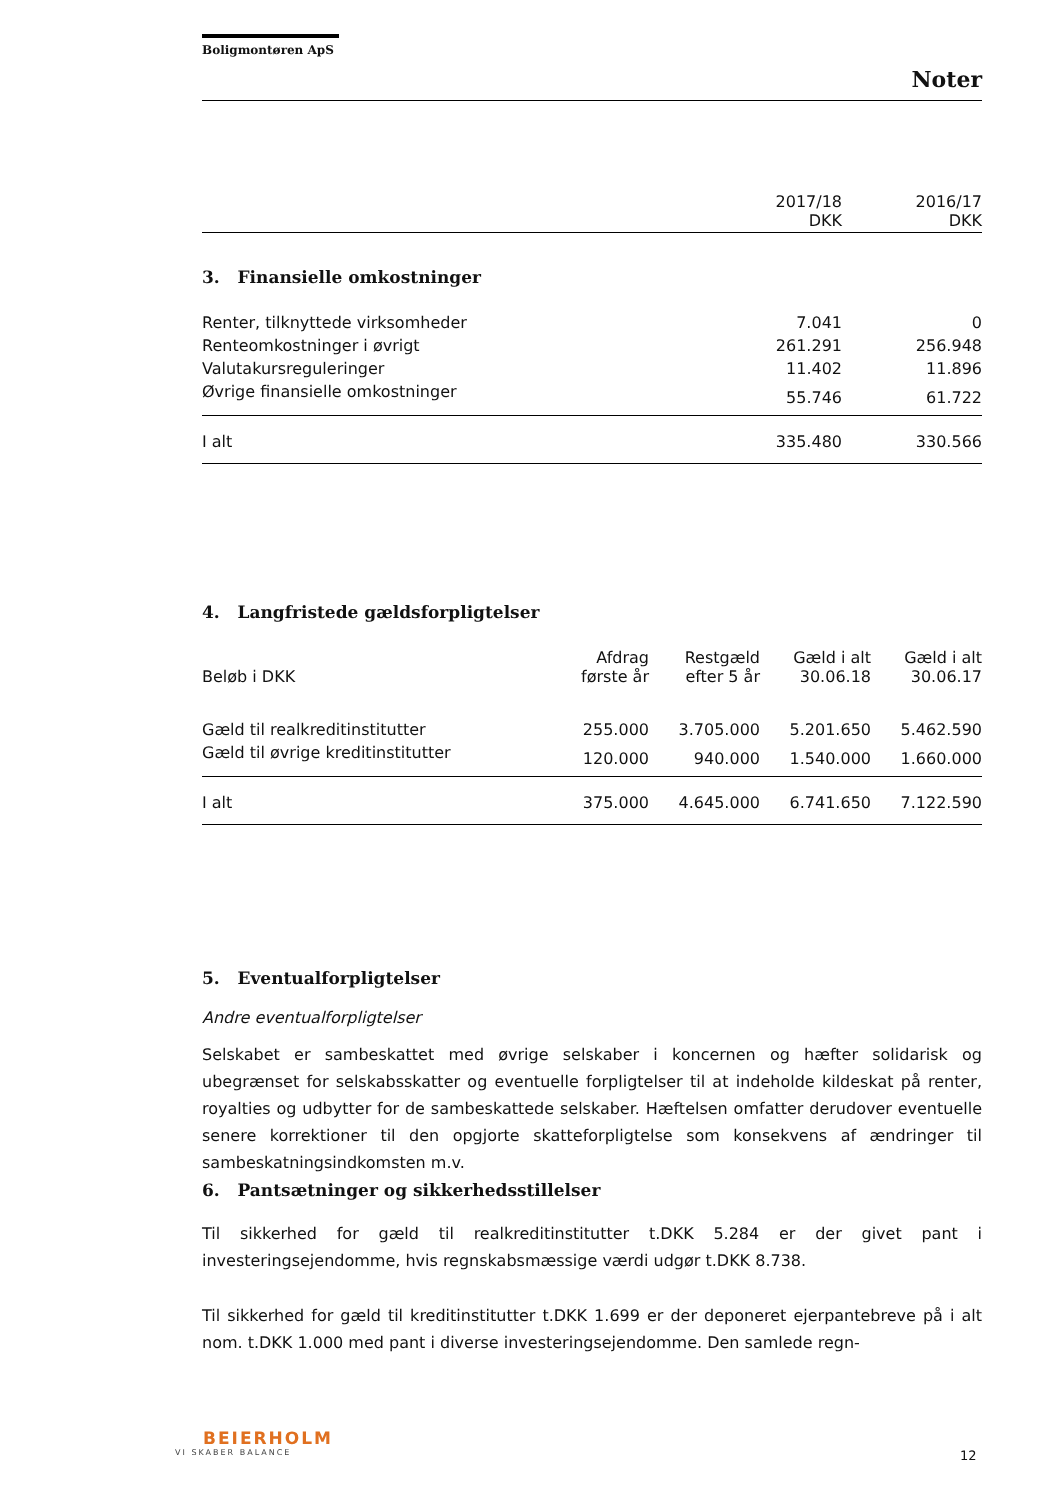Boligmontøren ApS
Noter
| | 2017/18 DKK | 2016/17 DKK |
| --- | --- | --- |
3. Finansielle omkostninger
| Renter, tilknyttede virksomheder | 7.041 | 0 |
| Renteomkostninger i øvrigt | 261.291 | 256.948 |
| Valutakursreguleringer | 11.402 | 11.896 |
| Øvrige finansielle omkostninger | 55.746 | 61.722 |
| I alt | 335.480 | 330.566 |
4. Langfristede gældsforpligtelser
| Beløb i DKK | Afdrag første år | Restgæld efter 5 år | Gæld i alt 30.06.18 | Gæld i alt 30.06.17 |
| --- | --- | --- | --- | --- |
| Gæld til realkreditinstitutter | 255.000 | 3.705.000 | 5.201.650 | 5.462.590 |
| Gæld til øvrige kreditinstitutter | 120.000 | 940.000 | 1.540.000 | 1.660.000 |
| I alt | 375.000 | 4.645.000 | 6.741.650 | 7.122.590 |
5. Eventualforpligtelser
Andre eventualforpligtelser
Selskabet er sambeskattet med øvrige selskaber i koncernen og hæfter solidarisk og ubegrænset for selskabsskatter og eventuelle forpligtelser til at indeholde kildeskat på renter, royalties og udbytter for de sambeskattede selskaber. Hæftelsen omfatter derudover eventuelle senere korrektioner til den opgjorte skatteforpligtelse som konsekvens af ændringer til sambeskatningsindkomsten m.v.
6. Pantsætninger og sikkerhedsstillelser
Til sikkerhed for gæld til realkreditinstitutter t.DKK 5.284 er der givet pant i investeringsejendomme, hvis regnskabsmæssige værdi udgør t.DKK 8.738.
Til sikkerhed for gæld til kreditinstitutter t.DKK 1.699 er der deponeret ejerpantebreve på i alt nom. t.DKK 1.000 med pant i diverse investeringsejendomme. Den samlede regn-
BEIERHOLM
VI SKABER BALANCE
12